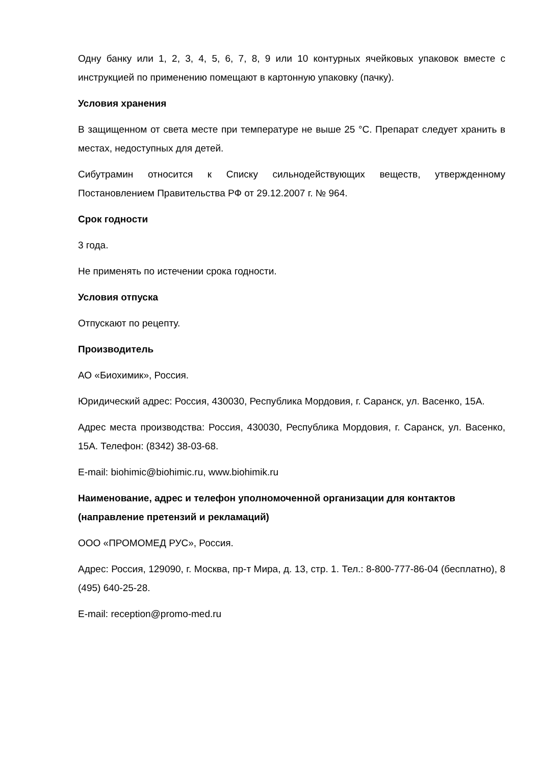Одну банку или 1, 2, 3, 4, 5, 6, 7, 8, 9 или 10 контурных ячейковых упаковок вместе с инструкцией по применению помещают в картонную упаковку (пачку).
Условия хранения
В защищенном от света месте при температуре не выше 25 °С. Препарат следует хранить в местах, недоступных для детей.
Сибутрамин относится к Списку сильнодействующих веществ, утвержденному Постановлением Правительства РФ от 29.12.2007 г. № 964.
Срок годности
3 года.
Не применять по истечении срока годности.
Условия отпуска
Отпускают по рецепту.
Производитель
АО «Биохимик», Россия.
Юридический адрес: Россия, 430030, Республика Мордовия, г. Саранск, ул. Васенко, 15А.
Адрес места производства: Россия, 430030, Республика Мордовия, г. Саранск, ул. Васенко, 15А. Телефон: (8342) 38-03-68.
E-mail: biohimic@biohimic.ru, www.biohimik.ru
Наименование, адрес и телефон уполномоченной организации для контактов (направление претензий и рекламаций)
ООО «ПРОМОМЕД РУС», Россия.
Адрес: Россия, 129090, г. Москва, пр-т Мира, д. 13, стр. 1. Тел.: 8-800-777-86-04 (бесплатно), 8 (495) 640-25-28.
E-mail: reception@promo-med.ru